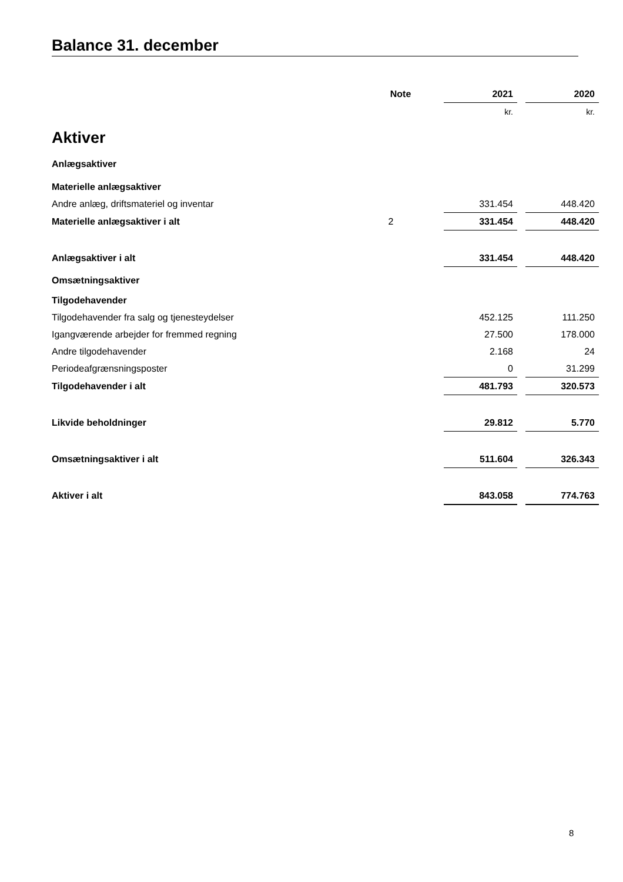Balance 31. december
| | Note | 2021 | 2020 |
| | | kr. | kr. |
| Aktiver | | | |
| Anlægsaktiver | | | |
| Materielle anlægsaktiver | | | |
| Andre anlæg, driftsmateriel og inventar | | 331.454 | 448.420 |
| Materielle anlægsaktiver i alt | 2 | 331.454 | 448.420 |
| Anlægsaktiver i alt | | 331.454 | 448.420 |
| Omsætningsaktiver | | | |
| Tilgodehavender | | | |
| Tilgodehavender fra salg og tjenesteydelser | | 452.125 | 111.250 |
| Igangværende arbejder for fremmed regning | | 27.500 | 178.000 |
| Andre tilgodehavender | | 2.168 | 24 |
| Periodeafgrænsningsposter | | 0 | 31.299 |
| Tilgodehavender i alt | | 481.793 | 320.573 |
| Likvide beholdninger | | 29.812 | 5.770 |
| Omsætningsaktiver i alt | | 511.604 | 326.343 |
| Aktiver i alt | | 843.058 | 774.763 |
8